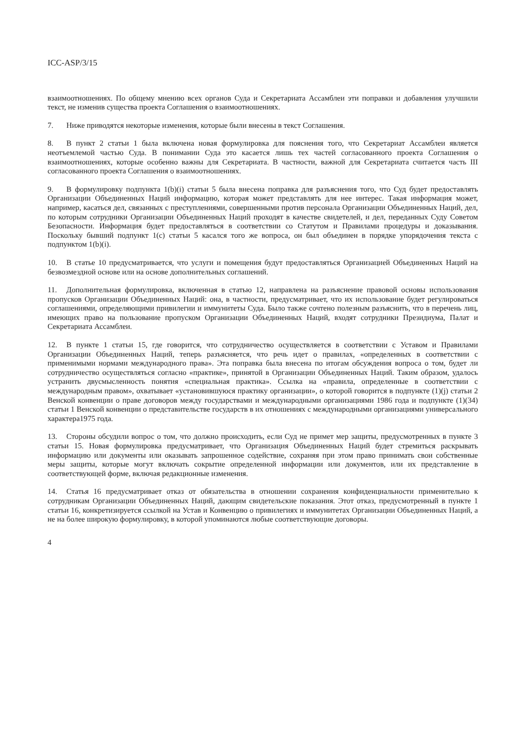ICC-ASP/3/15
взаимоотношениях. По общему мнению всех органов Суда и Секретариата Ассамблеи эти поправки и добавления улучшили текст, не изменив существа проекта Соглашения о взаимоотношениях.
7. Ниже приводятся некоторые изменения, которые были внесены в текст Соглашения.
8. В пункт 2 статьи 1 была включена новая формулировка для пояснения того, что Секретариат Ассамблеи является неотъемлемой частью Суда. В понимании Суда это касается лишь тех частей согласованного проекта Соглашения о взаимоотношениях, которые особенно важны для Секретариата. В частности, важной для Секретариата считается часть III согласованного проекта Соглашения о взаимоотношениях.
9. В формулировку подпункта 1(b)(i) статьи 5 была внесена поправка для разъяснения того, что Суд будет предоставлять Организации Объединенных Наций информацию, которая может представлять для нее интерес. Такая информация может, например, касаться дел, связанных с преступлениями, совершенными против персонала Организации Объединенных Наций, дел, по которым сотрудники Организации Объединенных Наций проходят в качестве свидетелей, и дел, переданных Суду Советом Безопасности. Информация будет предоставляться в соответствии со Статутом и Правилами процедуры и доказывания. Поскольку бывший подпункт 1(c) статьи 5 касался того же вопроса, он был объединен в порядке упорядочения текста с подпунктом 1(b)(i).
10. В статье 10 предусматривается, что услуги и помещения будут предоставляться Организацией Объединенных Наций на безвозмездной основе или на основе дополнительных соглашений.
11. Дополнительная формулировка, включенная в статью 12, направлена на разъяснение правовой основы использования пропусков Организации Объединенных Наций: она, в частности, предусматривает, что их использование будет регулироваться соглашениями, определяющими привилегии и иммунитеты Суда. Было также сочтено полезным разъяснить, что в перечень лиц, имеющих право на пользование пропуском Организации Объединенных Наций, входят сотрудники Президиума, Палат и Секретариата Ассамблеи.
12. В пункте 1 статьи 15, где говорится, что сотрудничество осуществляется в соответствии с Уставом и Правилами Организации Объединенных Наций, теперь разъясняется, что речь идет о правилах, «определенных в соответствии с применимыми нормами международного права». Эта поправка была внесена по итогам обсуждения вопроса о том, будет ли сотрудничество осуществляться согласно «практике», принятой в Организации Объединенных Наций. Таким образом, удалось устранить двусмысленность понятия «специальная практика». Ссылка на «правила, определенные в соответствии с международным правом», охватывает «установившуюся практику организации», о которой говорится в подпункте (1)(j) статьи 2 Венской конвенции о праве договоров между государствами и международными организациями 1986 года и подпункте (1)(34) статьи 1 Венской конвенции о представительстве государств в их отношениях с международными организациями универсального характера1975 года.
13. Стороны обсудили вопрос о том, что должно происходить, если Суд не примет мер защиты, предусмотренных в пункте 3 статьи 15. Новая формулировка предусматривает, что Организация Объединенных Наций будет стремиться раскрывать информацию или документы или оказывать запрошенное содействие, сохраняя при этом право принимать свои собственные меры защиты, которые могут включать сокрытие определенной информации или документов, или их представление в соответствующей форме, включая редакционные изменения.
14. Статья 16 предусматривает отказ от обязательства в отношении сохранения конфиденциальности применительно к сотрудникам Организации Объединенных Наций, дающим свидетельские показания. Этот отказ, предусмотренный в пункте 1 статьи 16, конкретизируется ссылкой на Устав и Конвенцию о привилегиях и иммунитетах Организации Объединенных Наций, а не на более широкую формулировку, в которой упоминаются любые соответствующие договоры.
4